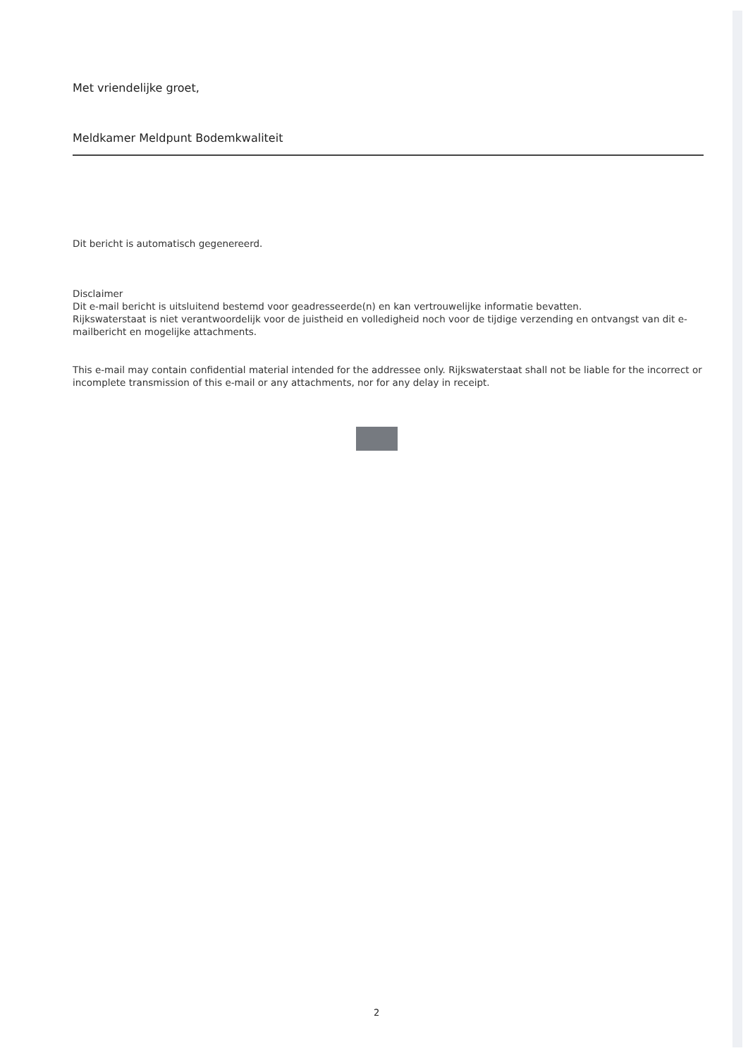Met vriendelijke groet,
Meldkamer Meldpunt Bodemkwaliteit
Dit bericht is automatisch gegenereerd.
Disclaimer
Dit e-mail bericht is uitsluitend bestemd voor geadresseerde(n) en kan vertrouwelijke informatie bevatten.
Rijkswaterstaat is niet verantwoordelijk voor de juistheid en volledigheid noch voor de tijdige verzending en ontvangst van dit e-mailbericht en mogelijke attachments.
This e-mail may contain confidential material intended for the addressee only. Rijkswaterstaat shall not be liable for the incorrect or incomplete transmission of this e-mail or any attachments, nor for any delay in receipt.
2